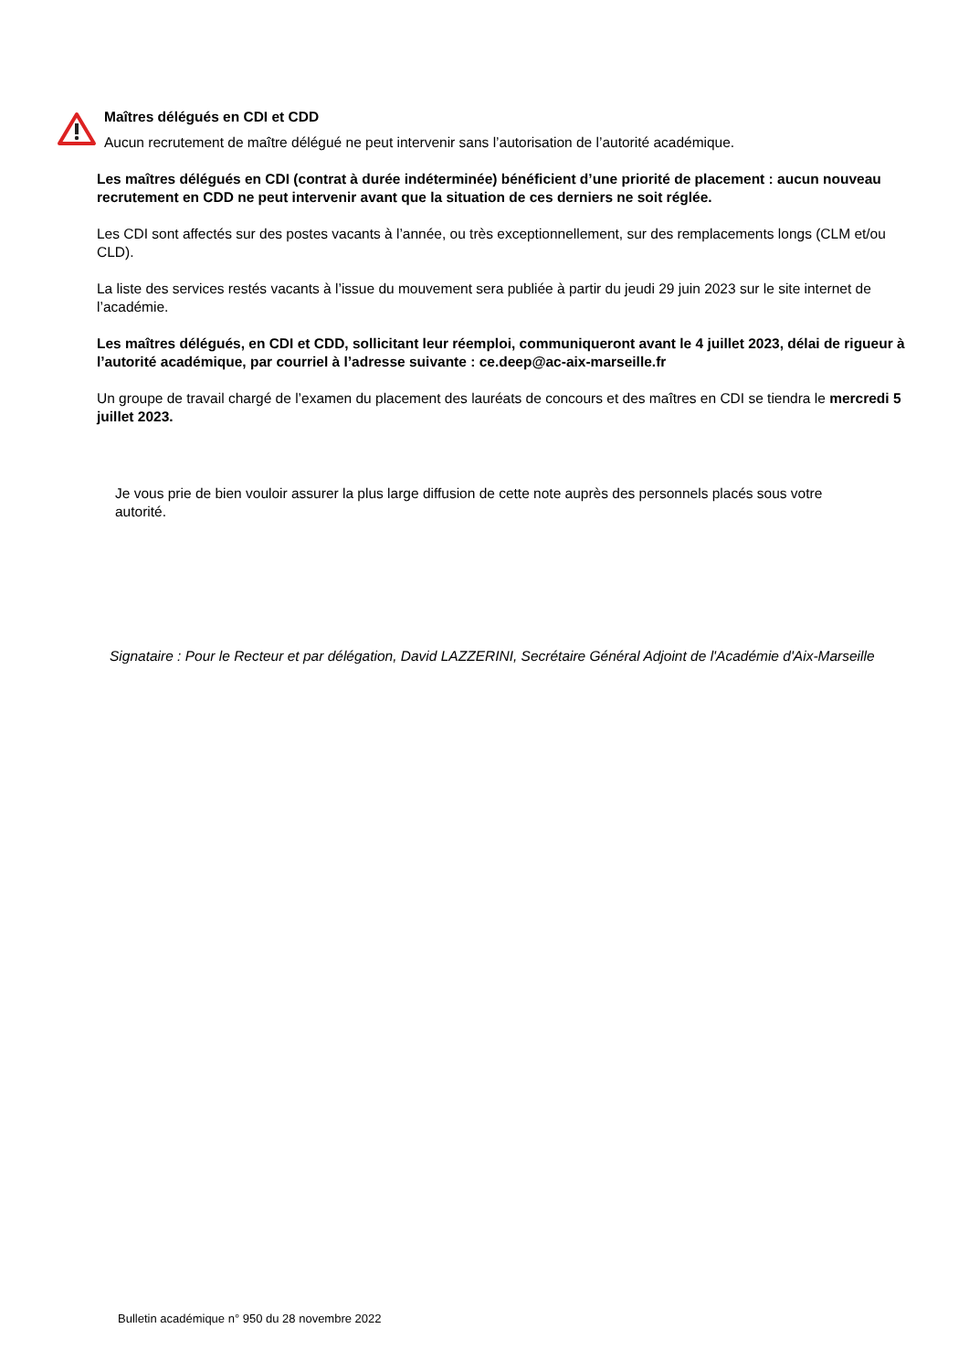Maîtres délégués en CDI et CDD
Aucun recrutement de maître délégué ne peut intervenir sans l’autorisation de l’autorité académique.
Les maîtres délégués en CDI (contrat à durée indéterminée) bénéficient d’une priorité de placement : aucun nouveau recrutement en CDD ne peut intervenir avant que la situation de ces derniers ne soit réglée.
Les CDI sont affectés sur des postes vacants à l’année, ou très exceptionnellement, sur des remplacements longs (CLM et/ou CLD).
La liste des services restés vacants à l’issue du mouvement sera publiée à partir du jeudi 29 juin 2023 sur le site internet de l’académie.
Les maîtres délégués, en CDI et CDD, sollicitant leur réemploi, communiqueront avant le 4 juillet 2023, délai de rigueur à l’autorité académique, par courriel à l’adresse suivante : ce.deep@ac-aix-marseille.fr
Un groupe de travail chargé de l’examen du placement des lauréats de concours et des maîtres en CDI se tiendra le mercredi 5 juillet 2023.
Je vous prie de bien vouloir assurer la plus large diffusion de cette note auprès des personnels placés sous votre autorité.
Signataire : Pour le Recteur et par délégation, David LAZZERINI, Secrétaire Général Adjoint de l'Académie d'Aix-Marseille
Bulletin académique n° 950 du 28 novembre 2022